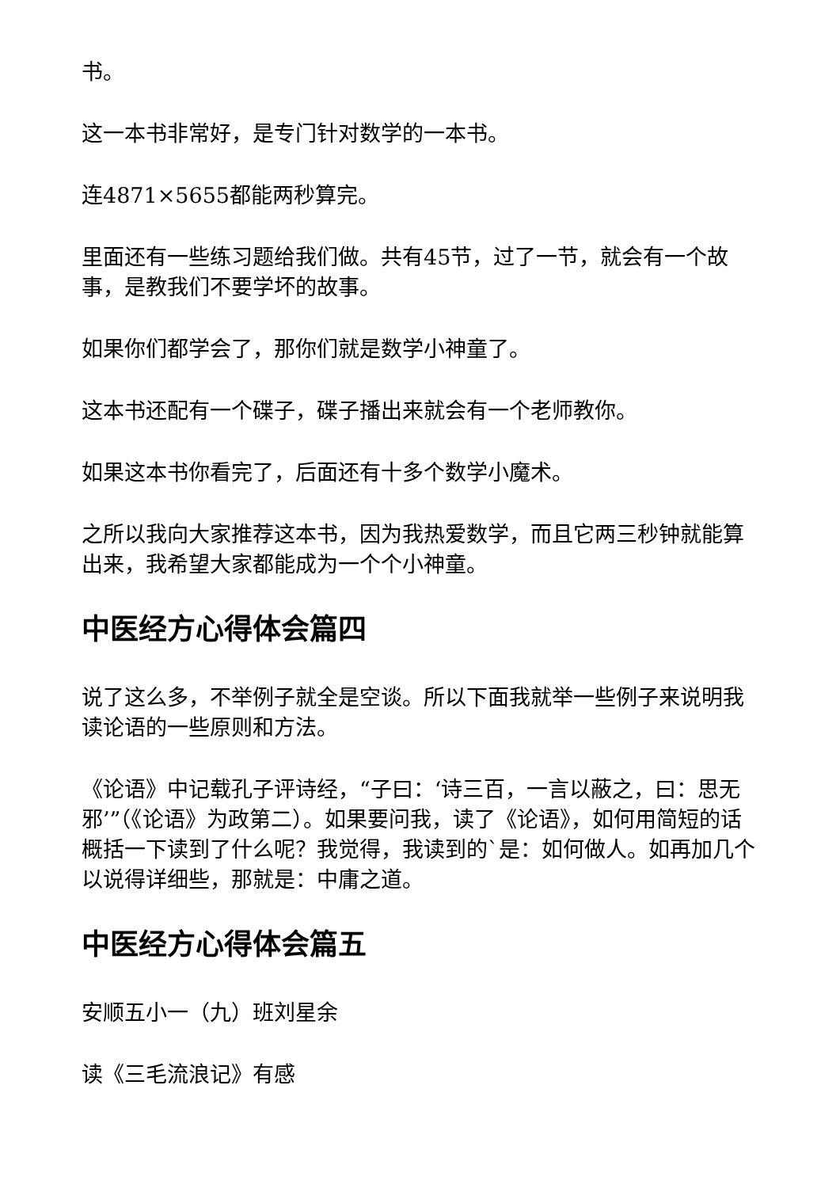书。
这一本书非常好，是专门针对数学的一本书。
连4871×5655都能两秒算完。
里面还有一些练习题给我们做。共有45节，过了一节，就会有一个故事，是教我们不要学坏的故事。
如果你们都学会了，那你们就是数学小神童了。
这本书还配有一个碟子，碟子播出来就会有一个老师教你。
如果这本书你看完了，后面还有十多个数学小魔术。
之所以我向大家推荐这本书，因为我热爱数学，而且它两三秒钟就能算出来，我希望大家都能成为一个个小神童。
中医经方心得体会篇四
说了这么多，不举例子就全是空谈。所以下面我就举一些例子来说明我读论语的一些原则和方法。
《论语》中记载孔子评诗经，“子曰：‘诗三百，一言以蔽之，曰：思无邪’”（《论语》为政第二）。如果要问我，读了《论语》，如何用简短的话概括一下读到了什么呢？我觉得，我读到的`是：如何做人。如再加几个以说得详细些，那就是：中庸之道。
中医经方心得体会篇五
安顺五小一（九）班刘星余
读《三毛流浪记》有感